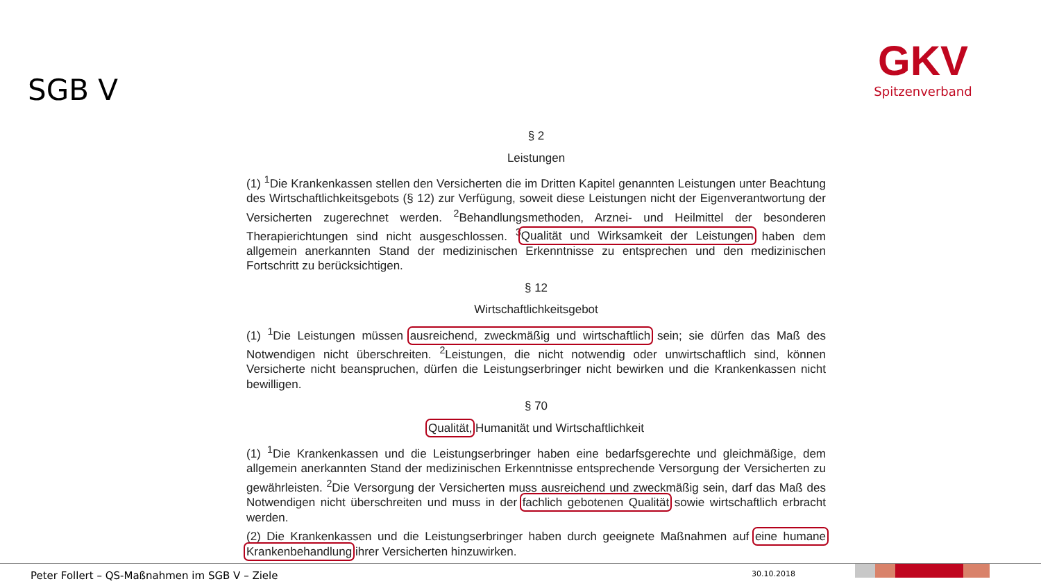SGB V
GKV
Spitzenverband
§ 2
Leistungen
(1) <sup>1</sup>Die Krankenkassen stellen den Versicherten die im Dritten Kapitel genannten Leistungen unter Beachtung des Wirtschaftlichkeitsgebots (§ 12) zur Verfügung, soweit diese Leistungen nicht der Eigenverantwortung der Versicherten zugerechnet werden. <sup>2</sup>Behandlungsmethoden, Arznei- und Heilmittel der besonderen Therapierichtungen sind nicht ausgeschlossen. <sup>3</sup>Qualität und Wirksamkeit der Leistungen haben dem allgemein anerkannten Stand der medizinischen Erkenntnisse zu entsprechen und den medizinischen Fortschritt zu berücksichtigen.
§ 12
Wirtschaftlichkeitsgebot
(1) <sup>1</sup>Die Leistungen müssen ausreichend, zweckmäßig und wirtschaftlich sein; sie dürfen das Maß des Notwendigen nicht überschreiten. <sup>2</sup>Leistungen, die nicht notwendig oder unwirtschaftlich sind, können Versicherte nicht beanspruchen, dürfen die Leistungserbringer nicht bewirken und die Krankenkassen nicht bewilligen.
§ 70
Qualität, Humanität und Wirtschaftlichkeit
(1) <sup>1</sup>Die Krankenkassen und die Leistungserbringer haben eine bedarfsgerechte und gleichmäßige, dem allgemein anerkannten Stand der medizinischen Erkenntnisse entsprechende Versorgung der Versicherten zu gewährleisten. <sup>2</sup>Die Versorgung der Versicherten muss ausreichend und zweckmäßig sein, darf das Maß des Notwendigen nicht überschreiten und muss in der fachlich gebotenen Qualität sowie wirtschaftlich erbracht werden.
(2) Die Krankenkassen und die Leistungserbringer haben durch geeignete Maßnahmen auf eine humane Krankenbehandlung ihrer Versicherten hinzuwirken.
Peter Follert – QS-Maßnahmen im SGB V – Ziele
30.10.2018